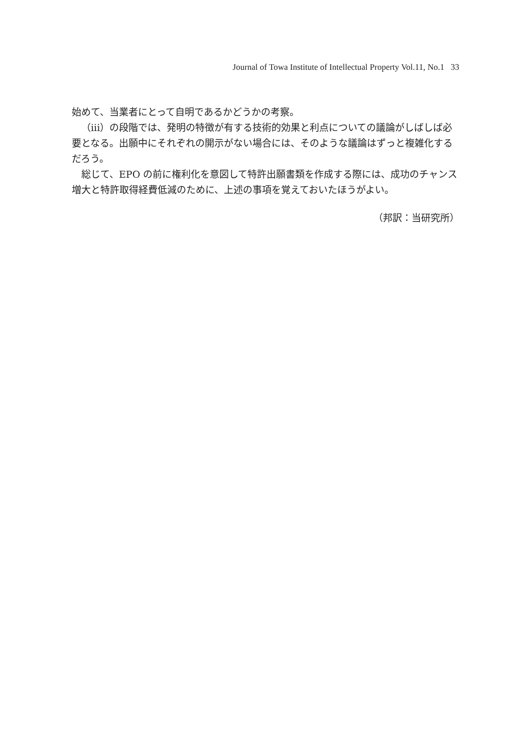Journal of Towa Institute of Intellectual Property Vol.11, No.1 33
始めて、当業者にとって自明であるかどうかの考察。
（iii）の段階では、発明の特徴が有する技術的効果と利点についての議論がしばしば必要となる。出願中にそれぞれの開示がない場合には、そのような議論はずっと複雑化するだろう。
総じて、EPO の前に権利化を意図して特許出願書類を作成する際には、成功のチャンス増大と特許取得経費低減のために、上述の事項を覚えておいたほうがよい。
（邦訳：当研究所）